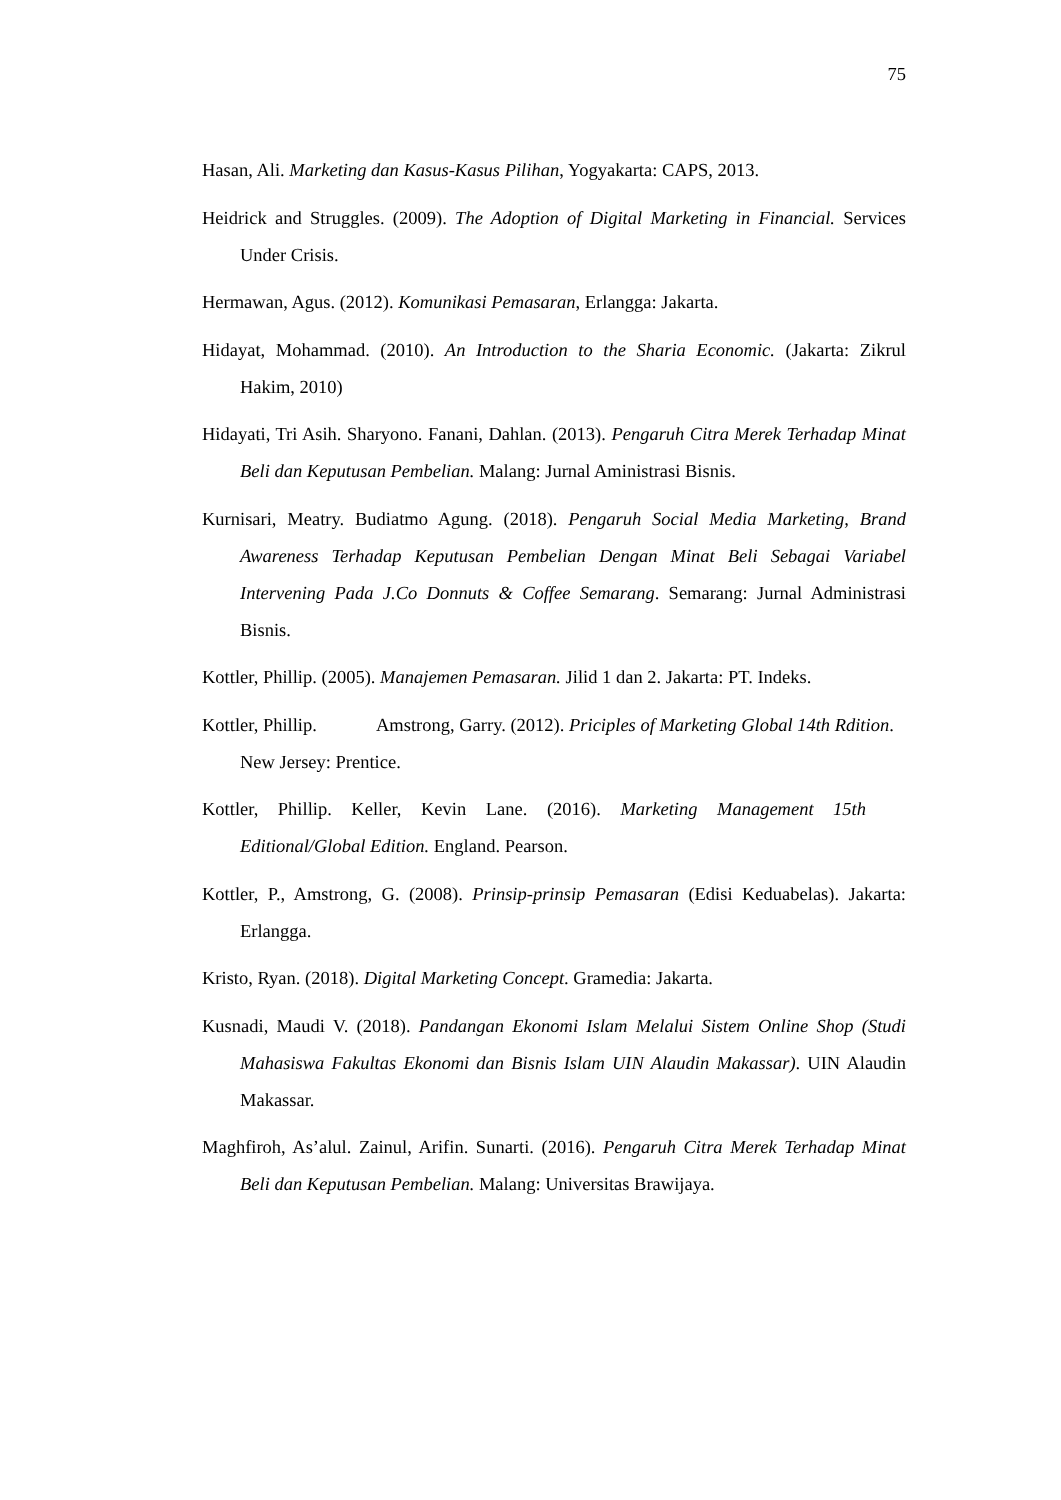75
Hasan, Ali. Marketing dan Kasus-Kasus Pilihan, Yogyakarta: CAPS, 2013.
Heidrick and Struggles. (2009). The Adoption of Digital Marketing in Financial. Services Under Crisis.
Hermawan, Agus. (2012). Komunikasi Pemasaran, Erlangga: Jakarta.
Hidayat, Mohammad. (2010). An Introduction to the Sharia Economic. (Jakarta: Zikrul Hakim, 2010)
Hidayati, Tri Asih. Sharyono. Fanani, Dahlan. (2013). Pengaruh Citra Merek Terhadap Minat Beli dan Keputusan Pembelian. Malang: Jurnal Aministrasi Bisnis.
Kurnisari, Meatry. Budiatmo Agung. (2018). Pengaruh Social Media Marketing, Brand Awareness Terhadap Keputusan Pembelian Dengan Minat Beli Sebagai Variabel Intervening Pada J.Co Donnuts & Coffee Semarang. Semarang: Jurnal Administrasi Bisnis.
Kottler, Phillip. (2005). Manajemen Pemasaran. Jilid 1 dan 2. Jakarta: PT. Indeks.
Kottler, Phillip. Amstrong, Garry. (2012). Priciples of Marketing Global 14th Rdition. New Jersey: Prentice.
Kottler, Phillip. Keller, Kevin Lane. (2016). Marketing Management 15th Editional/Global Edition. England. Pearson.
Kottler, P., Amstrong, G. (2008). Prinsip-prinsip Pemasaran (Edisi Keduabelas). Jakarta: Erlangga.
Kristo, Ryan. (2018). Digital Marketing Concept. Gramedia: Jakarta.
Kusnadi, Maudi V. (2018). Pandangan Ekonomi Islam Melalui Sistem Online Shop (Studi Mahasiswa Fakultas Ekonomi dan Bisnis Islam UIN Alaudin Makassar). UIN Alaudin Makassar.
Maghfiroh, As’alul. Zainul, Arifin. Sunarti. (2016). Pengaruh Citra Merek Terhadap Minat Beli dan Keputusan Pembelian. Malang: Universitas Brawijaya.